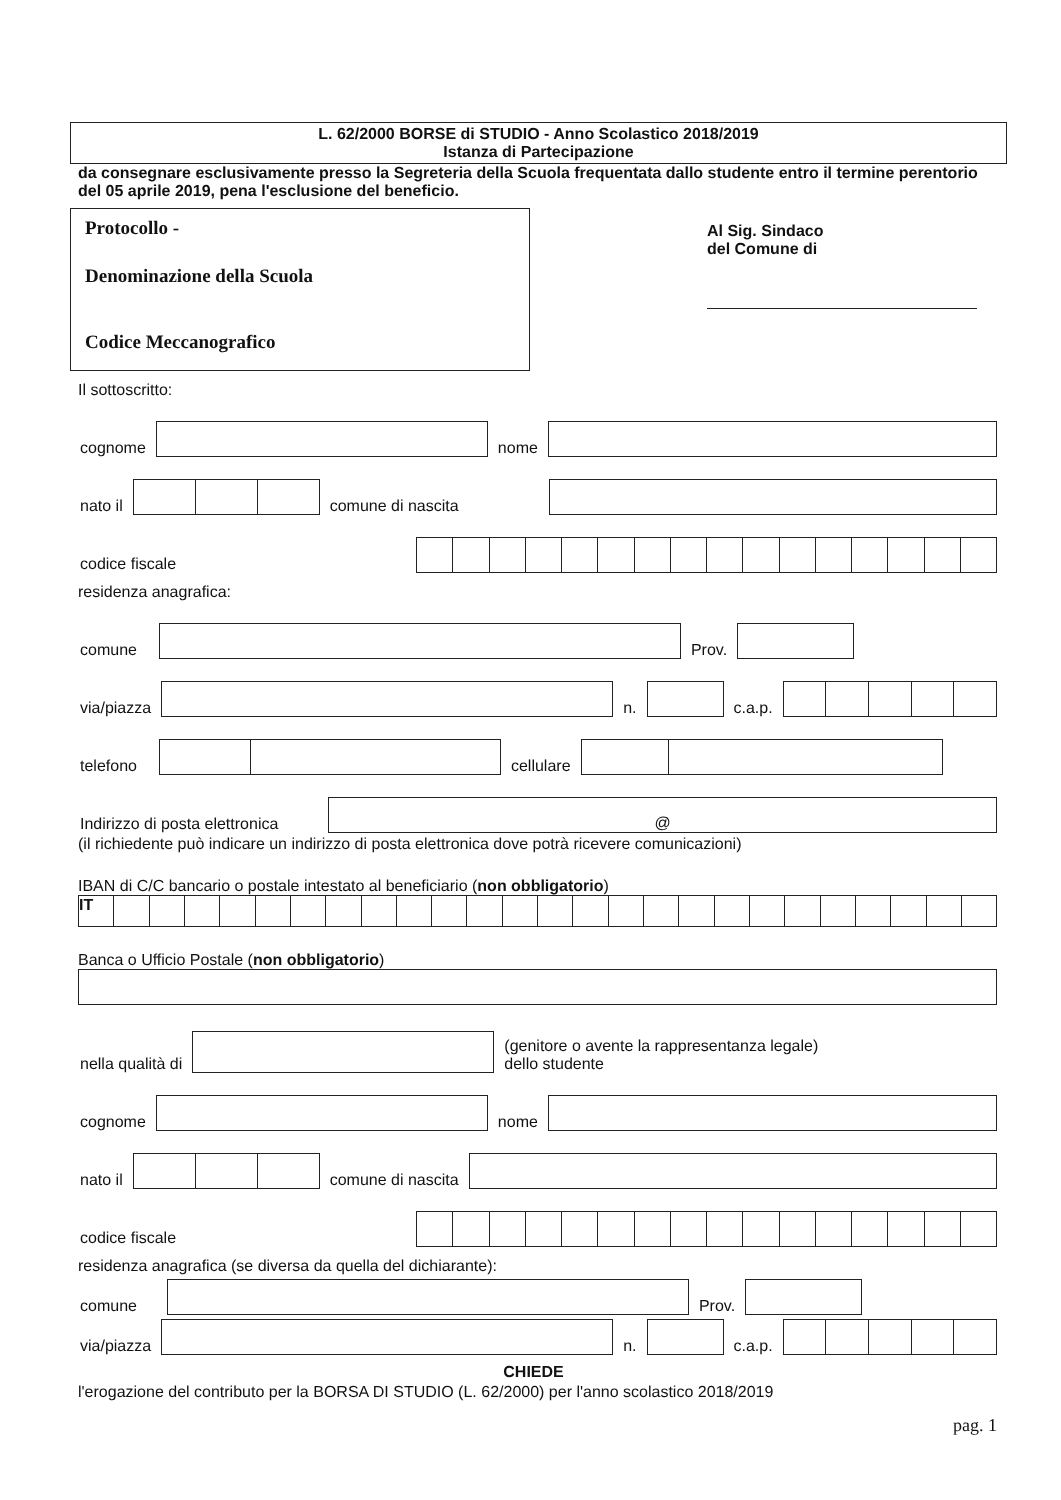L. 62/2000 BORSE di STUDIO - Anno Scolastico 2018/2019
Istanza di Partecipazione
da consegnare esclusivamente presso la Segreteria della Scuola frequentata dallo studente entro il termine perentorio del 05 aprile 2019, pena l'esclusione del beneficio.
Protocollo -
Denominazione della Scuola
Codice Meccanografico
Al Sig. Sindaco
del Comune di
Il sottoscritto:
cognome
nome
nato il
comune di nascita
codice fiscale
residenza anagrafica:
comune
Prov.
via/piazza
n.
c.a.p.
telefono
cellulare
Indirizzo di posta elettronica
@
(il richiedente può indicare un indirizzo di posta elettronica dove potrà ricevere comunicazioni)
IBAN di C/C bancario o postale intestato al beneficiario (non obbligatorio)
IT
Banca o Ufficio Postale (non obbligatorio)
nella qualità di
(genitore o avente la rappresentanza legale)
dello studente
cognome
nome
nato il
comune di nascita
codice fiscale
residenza anagrafica (se diversa da quella del dichiarante):
comune
Prov.
via/piazza
n.
c.a.p.
CHIEDE
l'erogazione del contributo per la BORSA DI STUDIO (L. 62/2000) per l'anno scolastico 2018/2019
pag. 1